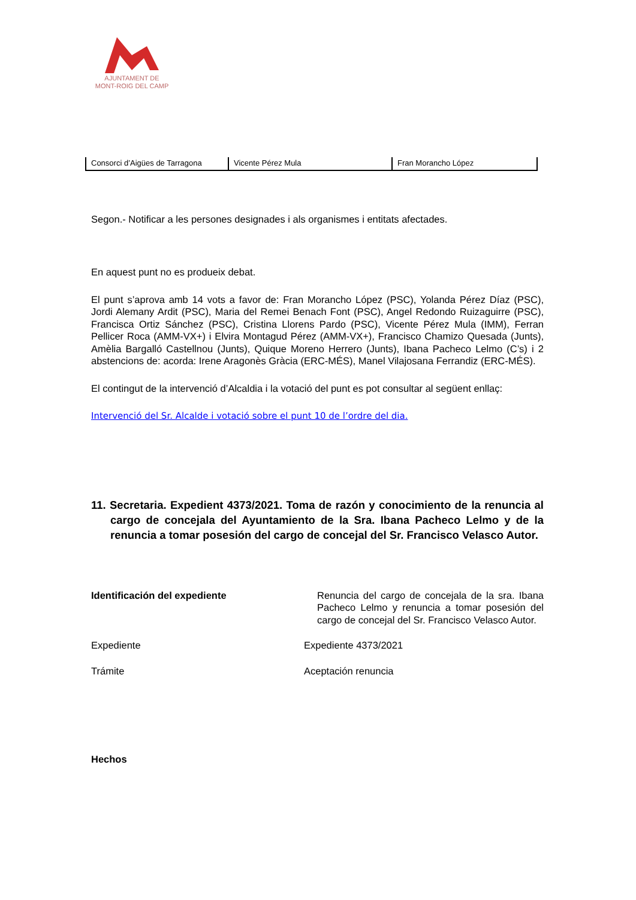AJUNTAMENT DE
MONT-ROIG DEL CAMP
| Consorci d’Aigües de Tarragona | Vicente Pérez Mula | Fran Morancho López |
Segon.- Notificar a les persones designades i als organismes i entitats afectades.
En aquest punt no es produeix debat.
El punt s’aprova amb 14 vots a favor de: Fran Morancho López (PSC), Yolanda Pérez Díaz (PSC), Jordi Alemany Ardit (PSC), Maria del Remei Benach Font (PSC), Angel Redondo Ruizaguirre (PSC), Francisca Ortiz Sánchez (PSC), Cristina Llorens Pardo (PSC), Vicente Pérez Mula (IMM), Ferran Pellicer Roca (AMM-VX+) i Elvira Montagud Pérez (AMM-VX+), Francisco Chamizo Quesada (Junts), Amèlia Bargalló Castellnou (Junts), Quique Moreno Herrero (Junts), Ibana Pacheco Lelmo (C’s) i 2 abstencions de: acorda: Irene Aragonès Gràcia (ERC-MÉS), Manel Vilajosana Ferrandiz (ERC-MÉS).
El contingut de la intervenció d’Alcaldia i la votació del punt es pot consultar al següent enllaç:
Intervenció del Sr. Alcalde i votació sobre el punt 10 de l’ordre del dia.
11. Secretaria. Expedient 4373/2021. Toma de razón y conocimiento de la renuncia al cargo de concejala del Ayuntamiento de la Sra. Ibana Pacheco Lelmo y de la renuncia a tomar posesión del cargo de concejal del Sr. Francisco Velasco Autor.
| Identificación del expediente | Renuncia del cargo de concejala de la sra. Ibana Pacheco Lelmo y renuncia a tomar posesión del cargo de concejal del Sr. Francisco Velasco Autor. |
| Expediente | Expediente 4373/2021 |
| Trámite | Aceptación renuncia |
Hechos